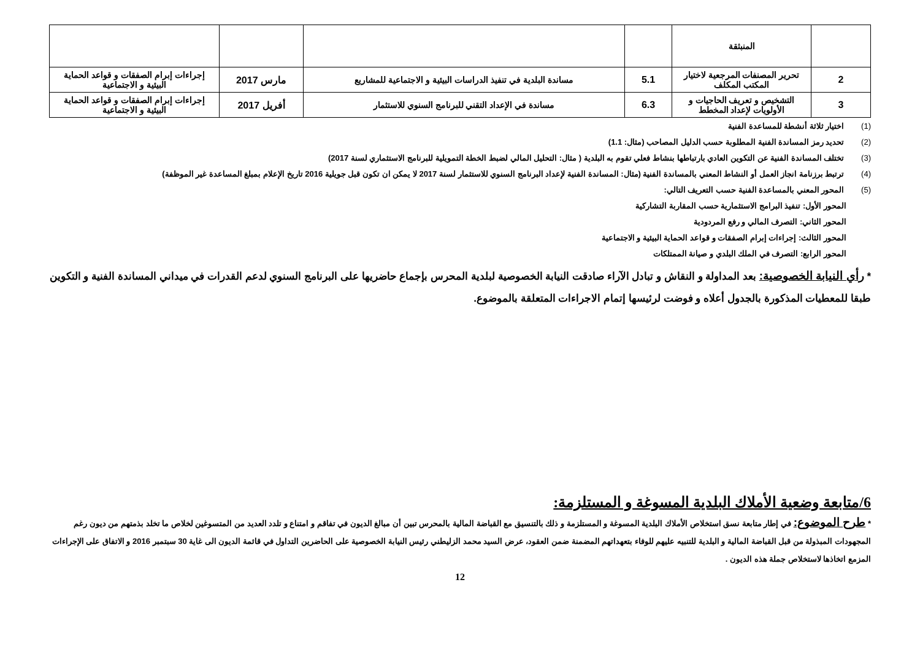| | المنبثقة | | | | |
| 2 | تحرير المصنفات المرجعية لاختيار المكتب المكلف | 5.1 | مساندة البلدية في تنفيذ الدراسات البيئية و الاجتماعية للمشاريع | مارس 2017 | إجراءات إبرام الصفقات و قواعد الحماية البيئية و الاجتماعية |
| 3 | التشخيص و تعريف الحاجيات و الأولويات لإعداد المخطط | 6.3 | مساندة في الإعداد التقني للبرنامج السنوي للاستثمار | أفريل 2017 | إجراءات إبرام الصفقات و قواعد الحماية البيئية و الاجتماعية |
(1) اختيار ثلاثة أنشطة للمساعدة الفنية
(2) تحديد رمز المساندة الفنية المطلوبة حسب الدليل المصاحب (مثال: 1.1)
(3) تختلف المساندة الفنية عن التكوين العادي بارتباطها بنشاط فعلي تقوم به البلدية ( مثال: التحليل المالي لضبط الخطة التمويلية للبرنامج الاستثماري لسنة 2017)
(4) ترتبط برزنامة انجاز العمل أو النشاط المعني بالمساندة الفنية (مثال: المساندة الفنية لإعداد البرنامج السنوي للاستثمار لسنة 2017 لا يمكن ان تكون قبل جويلية 2016 تاريخ الإعلام بمبلغ المساعدة غير الموظفة)
(5) المحور المعني بالمساعدة الفنية حسب التعريف التالي:
المحور الأول: تنفيذ البرامج الاستثمارية حسب المقاربة التشاركية
المحور الثاني: التصرف المالي و رفع المردودية
المحور الثالث: إجراءات إبرام الصفقات و قواعد الحماية البيئية و الاجتماعية
المحور الرابع: التصرف في الملك البلدي و صيانة الممتلكات
* رأي النيابة الخصوصية: بعد المداولة و النقاش و تبادل الآراء صادقت النيابة الخصوصية لبلدية المحرس بإجماع حاضريها على البرنامج السنوي لدعم القدرات في ميداني المساندة الفنية و التكوين طبقا للمعطيات المذكورة بالجدول أعلاه و فوضت لرئيسها إتمام الاجراءات المتعلقة بالموضوع.
6/متابعة وضعية الأملاك البلدية المسوغة و المستلزمة:
* طرح الموضوع: في إطار متابعة نسق استخلاص الأملاك البلدية المسوغة و المستلزمة و ذلك بالتنسيق مع القباضة المالية بالمحرس تبين أن مبالغ الديون في تفاقم و امتناع و تلدد العديد من المتسوغين لخلاص ما تخلد بذمتهم من ديون رغم المجهودات المبذولة من قبل القباضة المالية و البلدية للتنبيه عليهم للوفاء بتعهداتهم المضمنة ضمن العقود، عرض السيد محمد الزليطني رئيس النيابة الخصوصية على الحاضرين التداول في قائمة الديون الى غاية 30 سبتمبر 2016 و الاتفاق على الإجراءات المزمع اتخاذها لاستخلاص جملة هذه الديون .
12